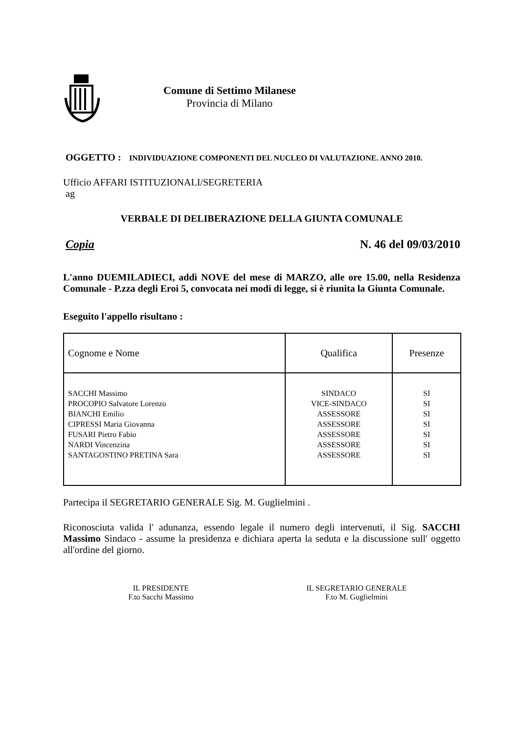Comune di Settimo Milanese
Provincia di Milano
OGGETTO :
INDIVIDUAZIONE COMPONENTI DEL NUCLEO DI VALUTAZIONE. ANNO 2010.
Ufficio AFFARI ISTITUZIONALI/SEGRETERIA
ag
VERBALE DI DELIBERAZIONE DELLA GIUNTA COMUNALE
Copia N. 46 del 09/03/2010
L'anno DUEMILADIECI, addì NOVE del mese di MARZO, alle ore 15.00, nella Residenza Comunale - P.zza degli Eroi 5, convocata nei modi di legge, si è riunita la Giunta Comunale.
Eseguito l'appello risultano :
| Cognome e Nome | Qualifica | Presenze |
| --- | --- | --- |
| SACCHI Massimo PROCOPIO Salvatore Lorenzo BIANCHI Emilio CIPRESSI Maria Giovanna FUSARI Pietro Fabio NARDI Vincenzina SANTAGOSTINO PRETINA Sara | SINDACO VICE-SINDACO ASSESSORE ASSESSORE ASSESSORE ASSESSORE ASSESSORE | SI SI SI SI SI SI SI |
Partecipa il SEGRETARIO GENERALE Sig. M. Guglielmini .
Riconosciuta valida l' adunanza, essendo legale il numero degli intervenuti, il Sig. SACCHI Massimo Sindaco - assume la presidenza e dichiara aperta la seduta e la discussione sull' oggetto all'ordine del giorno.
IL PRESIDENTE
F.to Sacchi Massimo
IL SEGRETARIO GENERALE
F.to M. Guglielmini